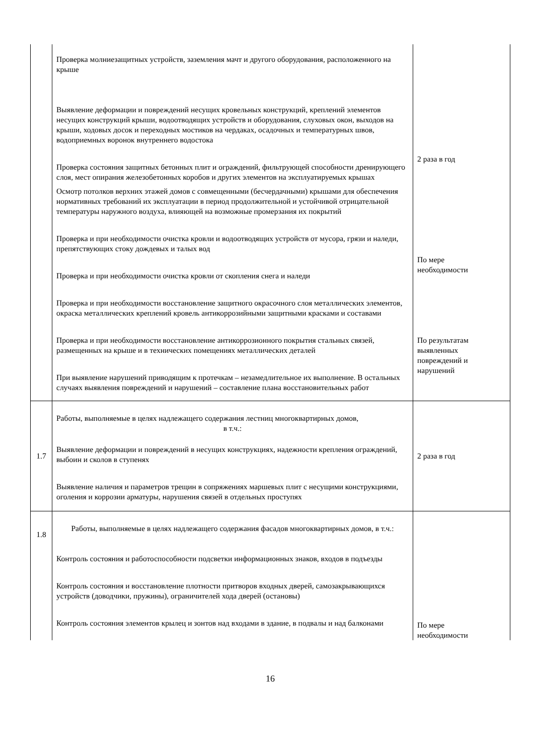| | Проверка молниезащитных устройств, заземления мачт и другого оборудования, расположенного на крыше Выявление деформации и повреждений несущих кровельных конструкций, креплений элементов несущих конструкций крыши, водоотводящих устройств и оборудования, слуховых окон, выходов на крыши, ходовых досок и переходных мостиков на чердаках, осадочных и температурных швов, водоприемных воронок внутреннего водостока Проверка состояния защитных бетонных плит и ограждений, фильтрующей способности дренирующего слоя, мест опирания железобетонных коробов и других элементов на эксплуатируемых крышах Осмотр потолков верхних этажей домов с совмещенными (бесчердачными) крышами для обеспечения нормативных требований их эксплуатации в период продолжительной и устойчивой отрицательной температуры наружного воздуха, влияющей на возможные промерзания их покрытий Проверка и при необходимости очистка кровли и водоотводящих устройств от мусора, грязи и наледи, препятствующих стоку дождевых и талых вод Проверка и при необходимости очистка кровли от скопления снега и наледи Проверка и при необходимости восстановление защитного окрасочного слоя металлических элементов, окраска металлических креплений кровель антикоррозийными защитными красками и составами Проверка и при необходимости восстановление антикоррозионного покрытия стальных связей, размещенных на крыше и в технических помещениях металлических деталей При выявление нарушений приводящим к протечкам – незамедлительное их выполнение. В остальных случаях выявления повреждений и нарушений – составление плана восстановительных работ | 2 раза в год По мере необходимости По результатам выявленных повреждений и нарушений |
| 1.7 | Работы, выполняемые в целях надлежащего содержания лестниц многоквартирных домов, в т.ч.: Выявление деформации и повреждений в несущих конструкциях, надежности крепления ограждений, выбоин и сколов в ступенях Выявление наличия и параметров трещин в сопряжениях маршевых плит с несущими конструкциями, оголения и коррозии арматуры, нарушения связей в отдельных проступях | 2 раза в год |
| 1.8 | Работы, выполняемые в целях надлежащего содержания фасадов многоквартирных домов, в т.ч.: Контроль состояния и работоспособности подсветки информационных знаков, входов в подъезды Контроль состояния и восстановление плотности притворов входных дверей, самозакрывающихся устройств (доводчики, пружины), ограничителей хода дверей (остановы) Контроль состояния элементов крылец и зонтов над входами в здание, в подвалы и над балконами | По мере необходимости |
16